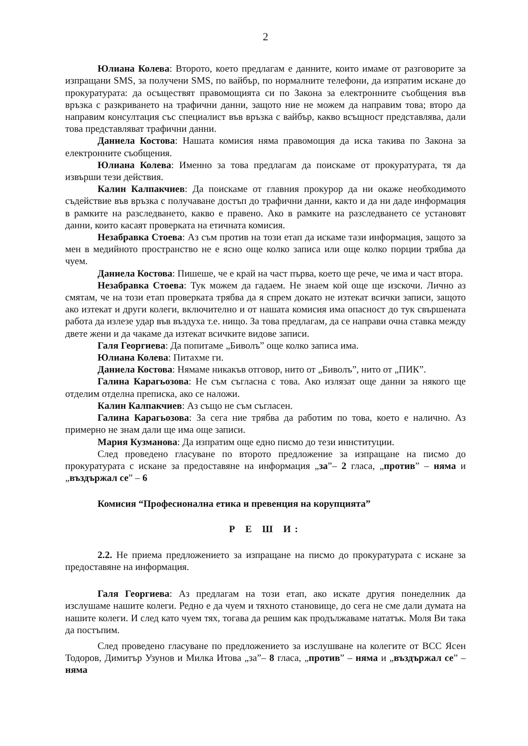2
Юлиана Колева: Второто, което предлагам е данните, които имаме от разговорите за изпращани SMS, за получени SMS, по вайбър, по нормалните телефони, да изпратим искане до прокуратурата: да осъществят правомощията си по Закона за електронните съобщения във връзка с разкриването на трафични данни, защото ние не можем да направим това; второ да направим консултация със специалист във връзка с вайбър, какво всъщност представлява, дали това представляват трафични данни.
Даниела Костова: Нашата комисия няма правомощия да иска такива по Закона за електронните съобщения.
Юлиана Колева: Именно за това предлагам да поискаме от прокуратурата, тя да извърши тези действия.
Калин Калпакчиев: Да поискаме от главния прокурор да ни окаже необходимото съдействие във връзка с получаване достъп до трафични данни, както и да ни даде информация в рамките на разследването, какво е правено. Ако в рамките на разследването се установят данни, които касаят проверката на етичната комисия.
Незабравка Стоева: Аз съм против на този етап да искаме тази информация, защото за мен в медийното пространство не е ясно още колко записа или още колко порции трябва да чуем.
Даниела Костова: Пишеше, че е край на част първа, което ще рече, че има и част втора.
Незабравка Стоева: Тук можем да гадаем. Не знаем кой още ще изскочи. Лично аз смятам, че на този етап проверката трябва да я спрем докато не изтекат всички записи, защото ако изтекат и други колеги, включително и от нашата комисия има опасност до тук свършената работа да излезе удар във въздуха т.е. нищо. За това предлагам, да се направи очна ставка между двете жени и да чакаме да изтекат всичките видове записи.
Галя Георгиева: Да попитаме „Биволъ” още колко записа има.
Юлиана Колева: Питахме ги.
Даниела Костова: Нямаме никакъв отговор, нито от „Биволъ”, нито от „ПИК”.
Галина Карагьозова: Не съм съгласна с това. Ако излязат още данни за някого ще отделим отделна преписка, ако се наложи.
Калин Калпакчиев: Аз също не съм съгласен.
Галина Карагьозова: За сега ние трябва да работим по това, което е налично. Аз примерно не знам дали ще има още записи.
Мария Кузманова: Да изпратим още едно писмо до тези иннституции.
След проведено гласуване по второто предложение за изпращане на писмо до прокуратурата с искане за предоставяне на информация „за”– 2 гласа, „против” – няма и „въздържал се” – 6
Комисия “Професионална етика и превенция на корупцията”
Р Е Ш И:
2.2. Не приема предложението за изпращане на писмо до прокуратурата с искане за предоставяне на информация.
Галя Георгиева: Аз предлагам на този етап, ако искате другия понеделник да изслушаме нашите колеги. Редно е да чуем и тяхното становище, до сега не сме дали думата на нашите колеги. И след като чуем тях, тогава да решим как продължаваме нататък. Моля Ви така да постъпим.
След проведено гласуване по предложението за изслушване на колегите от ВСС Ясен Тодоров, Димитър Узунов и Милка Итова „за”– 8 гласа, „против” – няма и „въздържал се” – няма